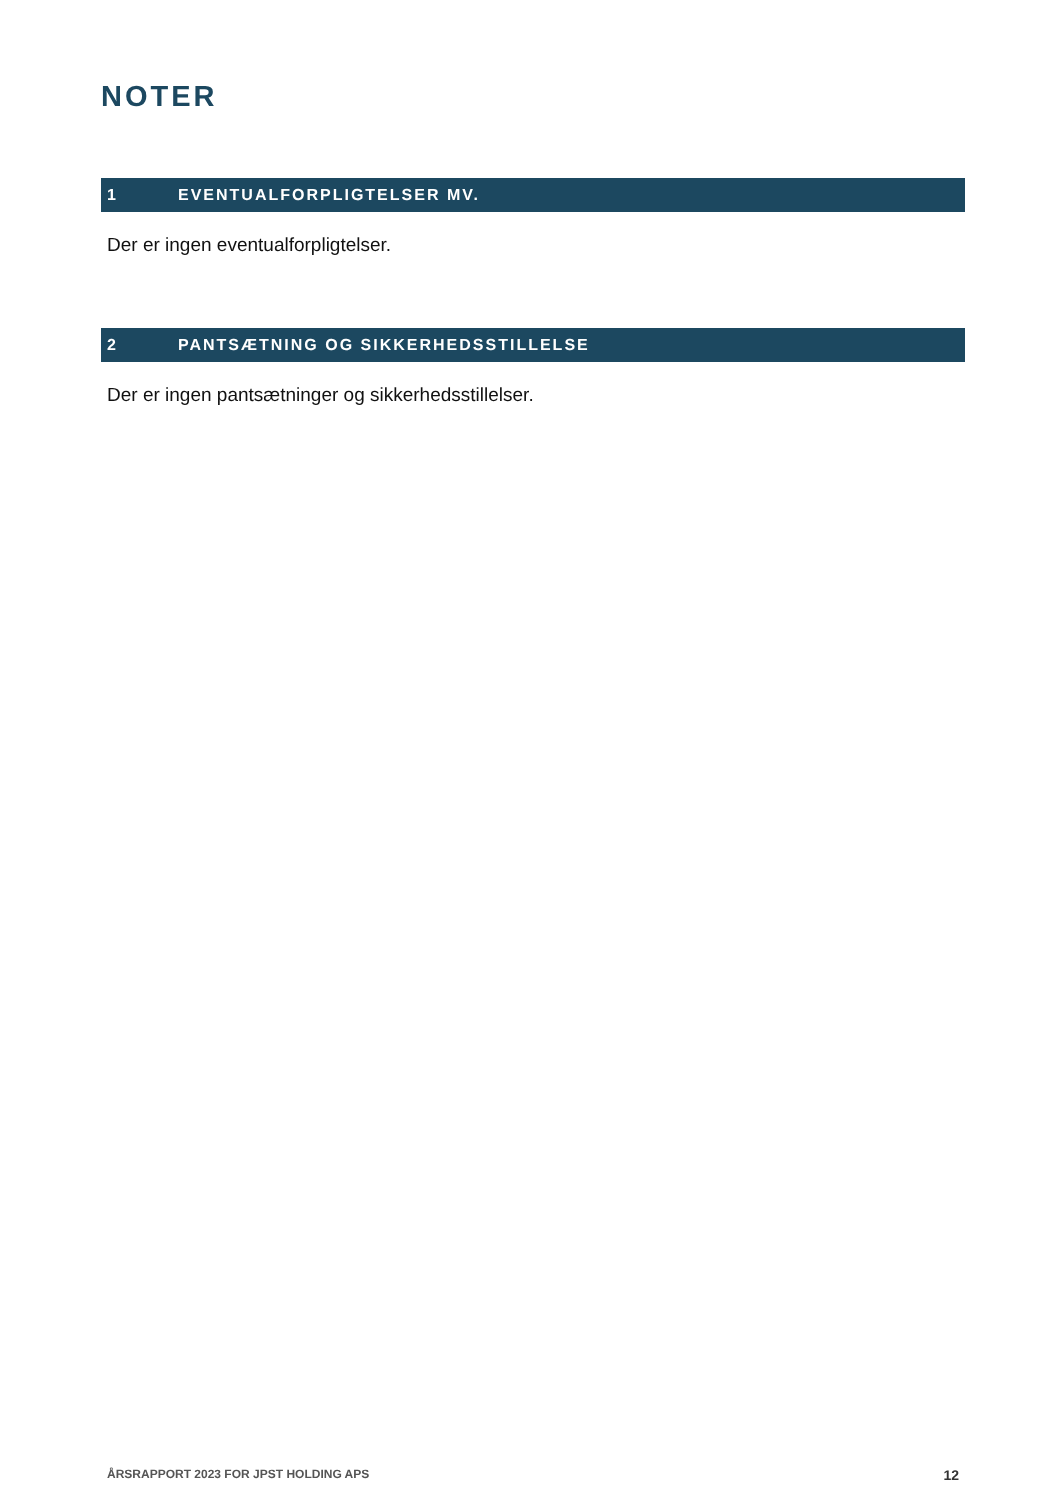NOTER
1 EVENTUALFORPLIGTELSER MV.
Der er ingen eventualforpligtelser.
2 PANTSÆTNING OG SIKKERHEDSSTILLELSE
Der er ingen pantsætninger og sikkerhedsstillelser.
ÅRSRAPPORT 2023 FOR JPST HOLDING APS 12